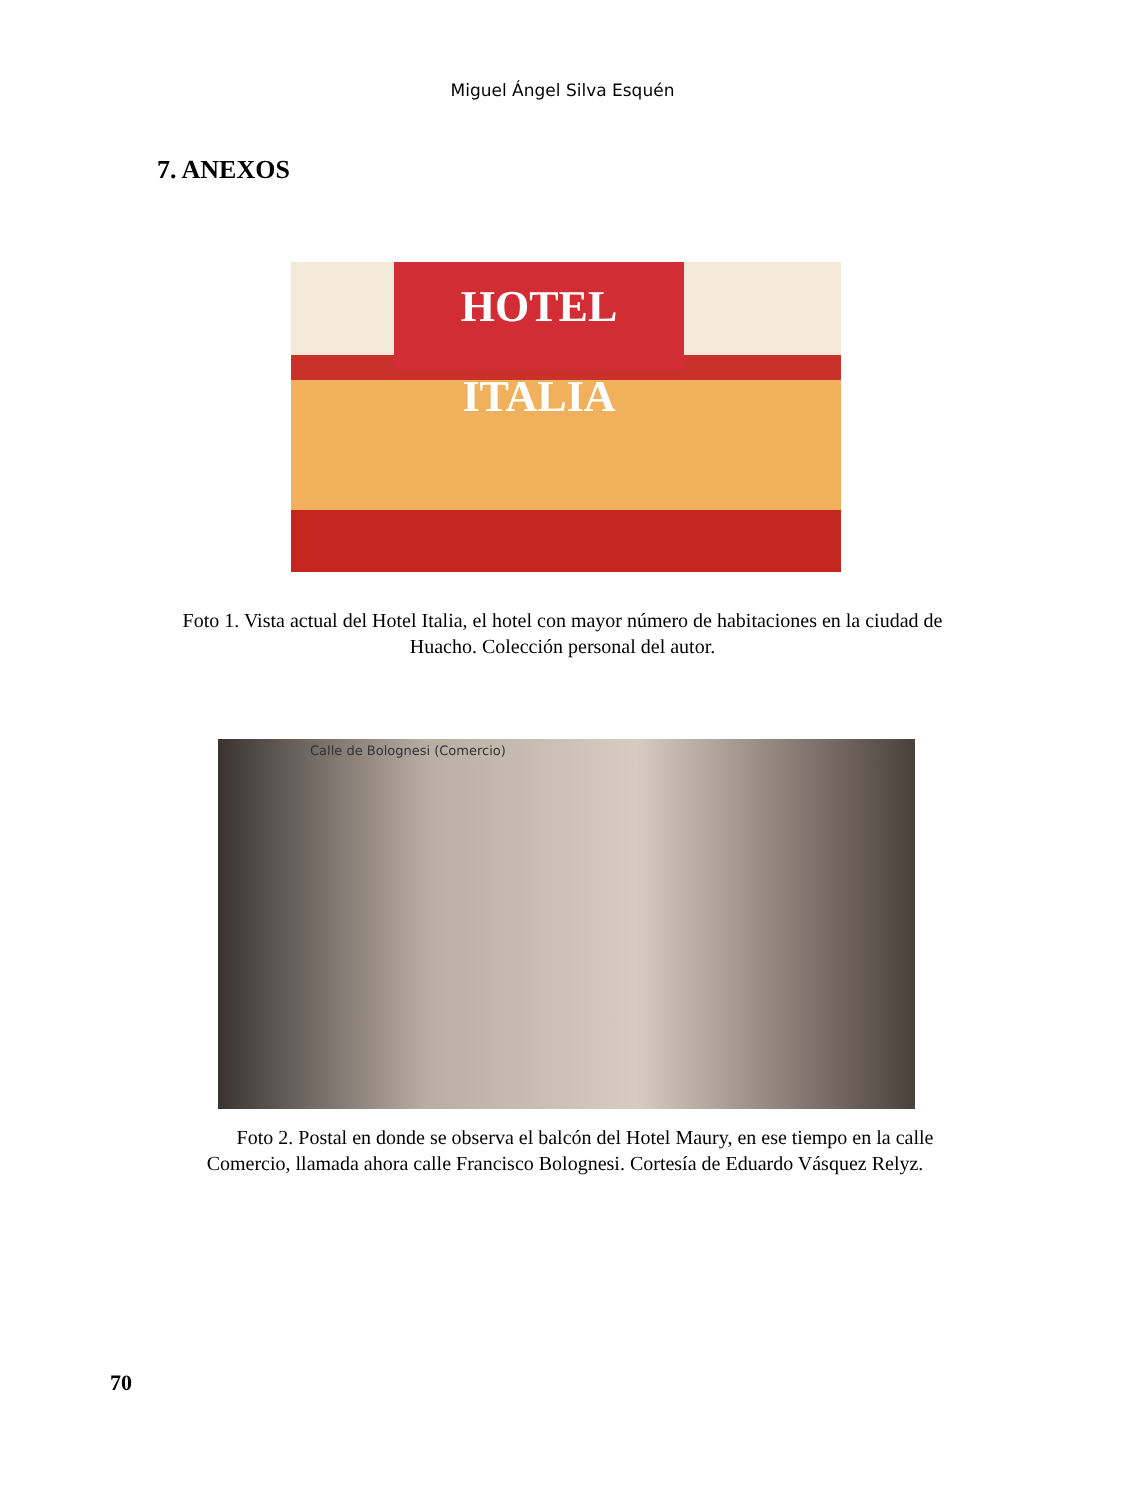Miguel Ángel Silva Esquén
7. ANEXOS
HOTEL ITALIA
Foto 1. Vista actual del Hotel Italia, el hotel con mayor número de habitaciones en la ciudad de Huacho. Colección personal del autor.
Calle de Bolognesi (Comercio)
Foto 2. Postal en donde se observa el balcón del Hotel Maury, en ese tiempo en la calle Comercio, llamada ahora calle Francisco Bolognesi. Cortesía de Eduardo Vásquez Relyz.
70